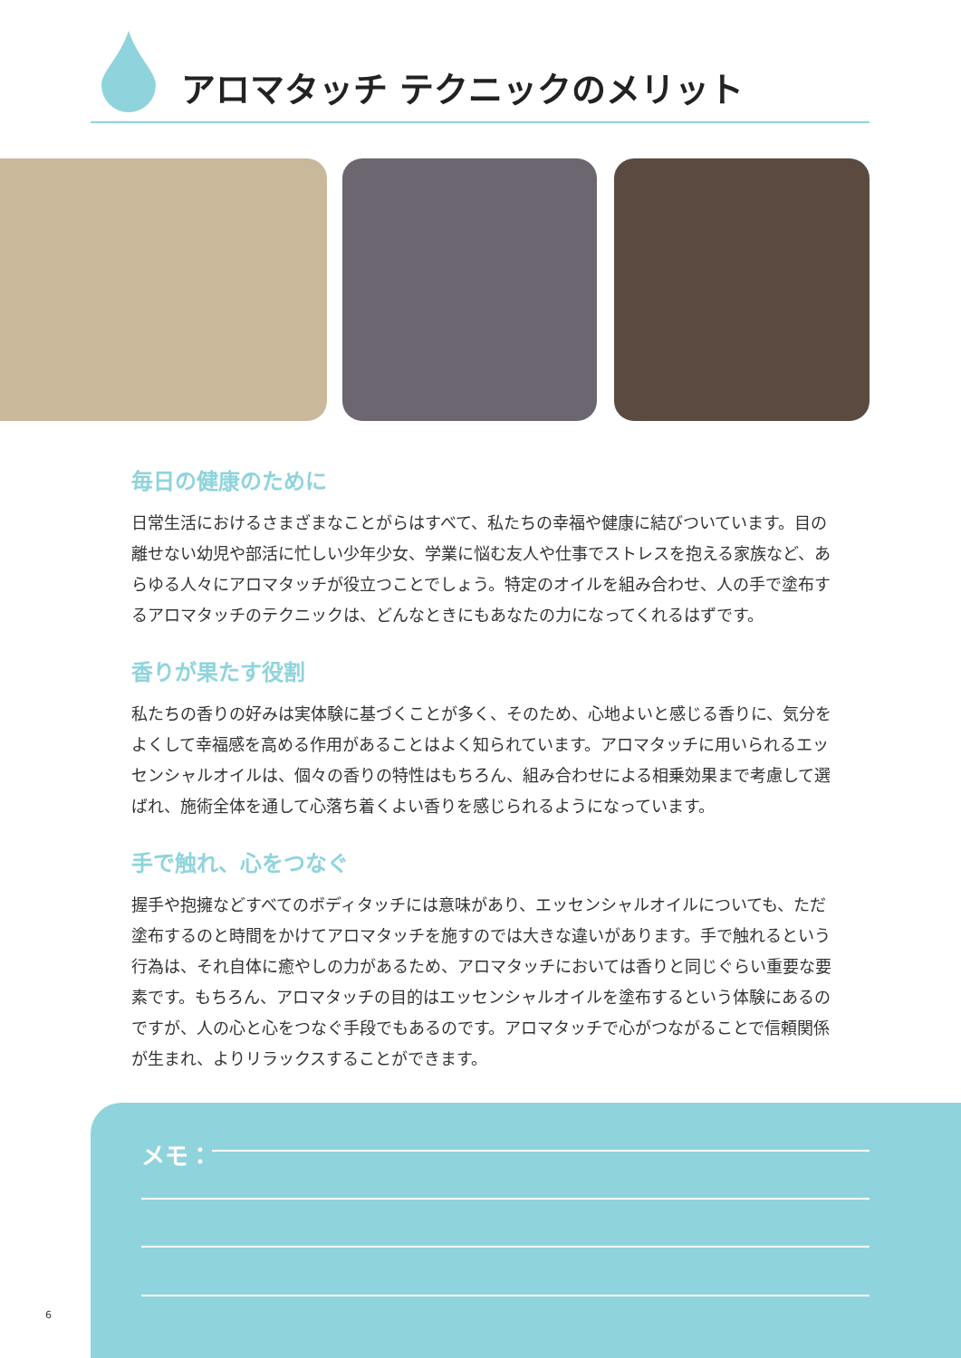アロマタッチ テクニックのメリット
毎日の健康のために
日常生活におけるさまざまなことがらはすべて、私たちの幸福や健康に結びついています。目の離せない幼児や部活に忙しい少年少女、学業に悩む友人や仕事でストレスを抱える家族など、あらゆる人々にアロマタッチが役立つことでしょう。特定のオイルを組み合わせ、人の手で塗布するアロマタッチのテクニックは、どんなときにもあなたの力になってくれるはずです。
香りが果たす役割
私たちの香りの好みは実体験に基づくことが多く、そのため、心地よいと感じる香りに、気分をよくして幸福感を高める作用があることはよく知られています。アロマタッチに用いられるエッセンシャルオイルは、個々の香りの特性はもちろん、組み合わせによる相乗効果まで考慮して選ばれ、施術全体を通して心落ち着くよい香りを感じられるようになっています。
手で触れ、心をつなぐ
握手や抱擁などすべてのボディタッチには意味があり、エッセンシャルオイルについても、ただ塗布するのと時間をかけてアロマタッチを施すのでは大きな違いがあります。手で触れるという行為は、それ自体に癒やしの力があるため、アロマタッチにおいては香りと同じぐらい重要な要素です。もちろん、アロマタッチの目的はエッセンシャルオイルを塗布するという体験にあるのですが、人の心と心をつなぐ手段でもあるのです。アロマタッチで心がつながることで信頼関係が生まれ、よりリラックスすることができます。
メモ：
6